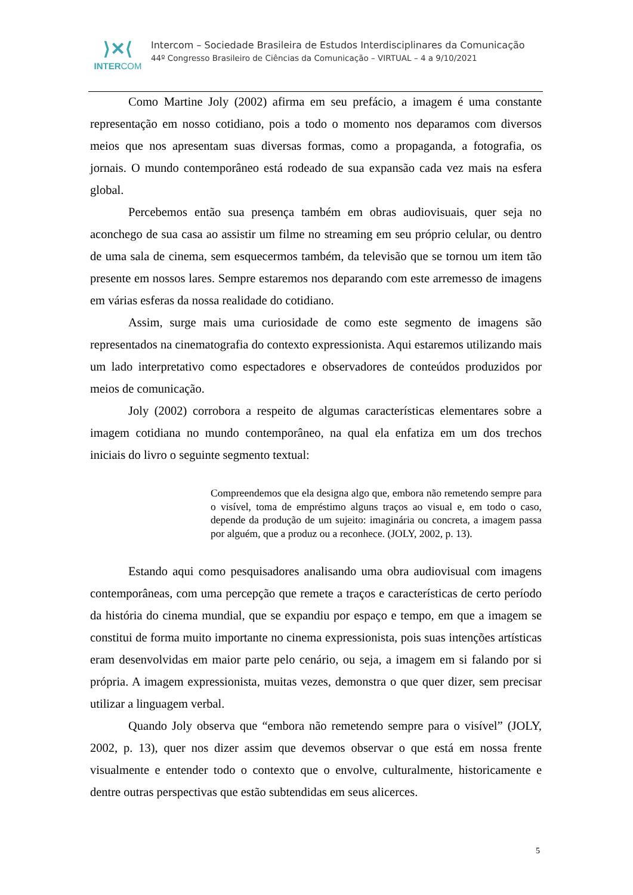⟩✕⟨
INTERCOM
Intercom – Sociedade Brasileira de Estudos Interdisciplinares da Comunicação
44º Congresso Brasileiro de Ciências da Comunicação – VIRTUAL – 4 a 9/10/2021
Como Martine Joly (2002) afirma em seu prefácio, a imagem é uma constante representação em nosso cotidiano, pois a todo o momento nos deparamos com diversos meios que nos apresentam suas diversas formas, como a propaganda, a fotografia, os jornais. O mundo contemporâneo está rodeado de sua expansão cada vez mais na esfera global.
Percebemos então sua presença também em obras audiovisuais, quer seja no aconchego de sua casa ao assistir um filme no streaming em seu próprio celular, ou dentro de uma sala de cinema, sem esquecermos também, da televisão que se tornou um item tão presente em nossos lares. Sempre estaremos nos deparando com este arremesso de imagens em várias esferas da nossa realidade do cotidiano.
Assim, surge mais uma curiosidade de como este segmento de imagens são representados na cinematografia do contexto expressionista. Aqui estaremos utilizando mais um lado interpretativo como espectadores e observadores de conteúdos produzidos por meios de comunicação.
Joly (2002) corrobora a respeito de algumas características elementares sobre a imagem cotidiana no mundo contemporâneo, na qual ela enfatiza em um dos trechos iniciais do livro o seguinte segmento textual:
Compreendemos que ela designa algo que, embora não remetendo sempre para o visível, toma de empréstimo alguns traços ao visual e, em todo o caso, depende da produção de um sujeito: imaginária ou concreta, a imagem passa por alguém, que a produz ou a reconhece. (JOLY, 2002, p. 13).
Estando aqui como pesquisadores analisando uma obra audiovisual com imagens contemporâneas, com uma percepção que remete a traços e características de certo período da história do cinema mundial, que se expandiu por espaço e tempo, em que a imagem se constitui de forma muito importante no cinema expressionista, pois suas intenções artísticas eram desenvolvidas em maior parte pelo cenário, ou seja, a imagem em si falando por si própria. A imagem expressionista, muitas vezes, demonstra o que quer dizer, sem precisar utilizar a linguagem verbal.
Quando Joly observa que “embora não remetendo sempre para o visível” (JOLY, 2002, p. 13), quer nos dizer assim que devemos observar o que está em nossa frente visualmente e entender todo o contexto que o envolve, culturalmente, historicamente e dentre outras perspectivas que estão subtendidas em seus alicerces.
5